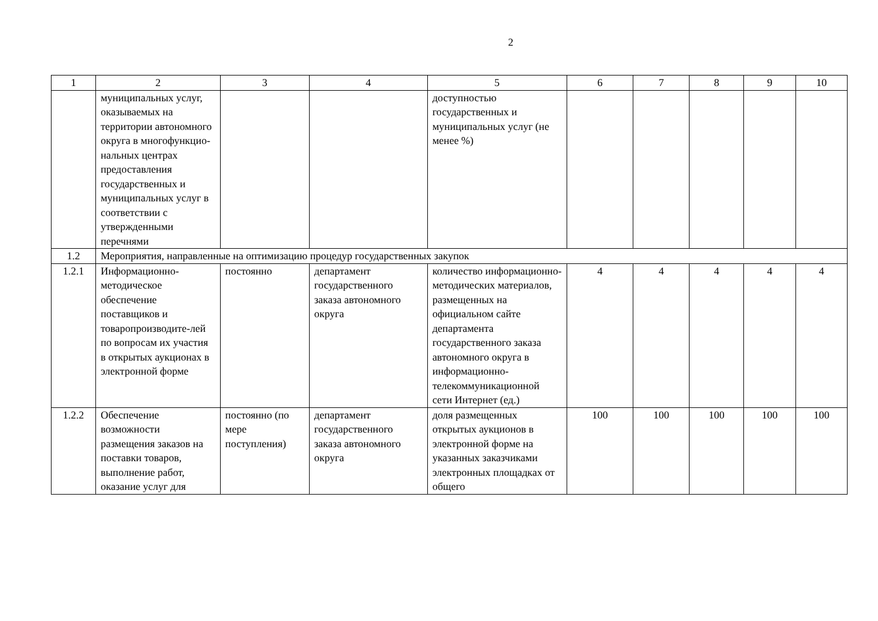2
| 1 | 2 | 3 | 4 | 5 | 6 | 7 | 8 | 9 | 10 |
| | муниципальных услуг, оказываемых на территории автономного округа в многофункцио-нальных центрах предоставления государственных и муниципальных услуг в соответствии с утвержденными перечнями | | | доступностью государственных и муниципальных услуг (не менее %) | | | | | |
| 1.2 | Мероприятия, направленные на оптимизацию процедур государственных закупок | | | | | | | | |
| 1.2.1 | Информационно-методическое обеспечение поставщиков и товаропроизводите-лей по вопросам их участия в открытых аукционах в электронной форме | постоянно | департамент государственного заказа автономного округа | количество информационно-методических материалов, размещенных на официальном сайте департамента государственного заказа автономного округа в информационно-телекоммуникационной сети Интернет (ед.) | 4 | 4 | 4 | 4 | 4 |
| 1.2.2 | Обеспечение возможности размещения заказов на поставки товаров, выполнение работ, оказание услуг для | постоянно (по мере поступления) | департамент государственного заказа автономного округа | доля размещенных открытых аукционов в электронной форме на указанных заказчиками электронных площадках от общего | 100 | 100 | 100 | 100 | 100 |